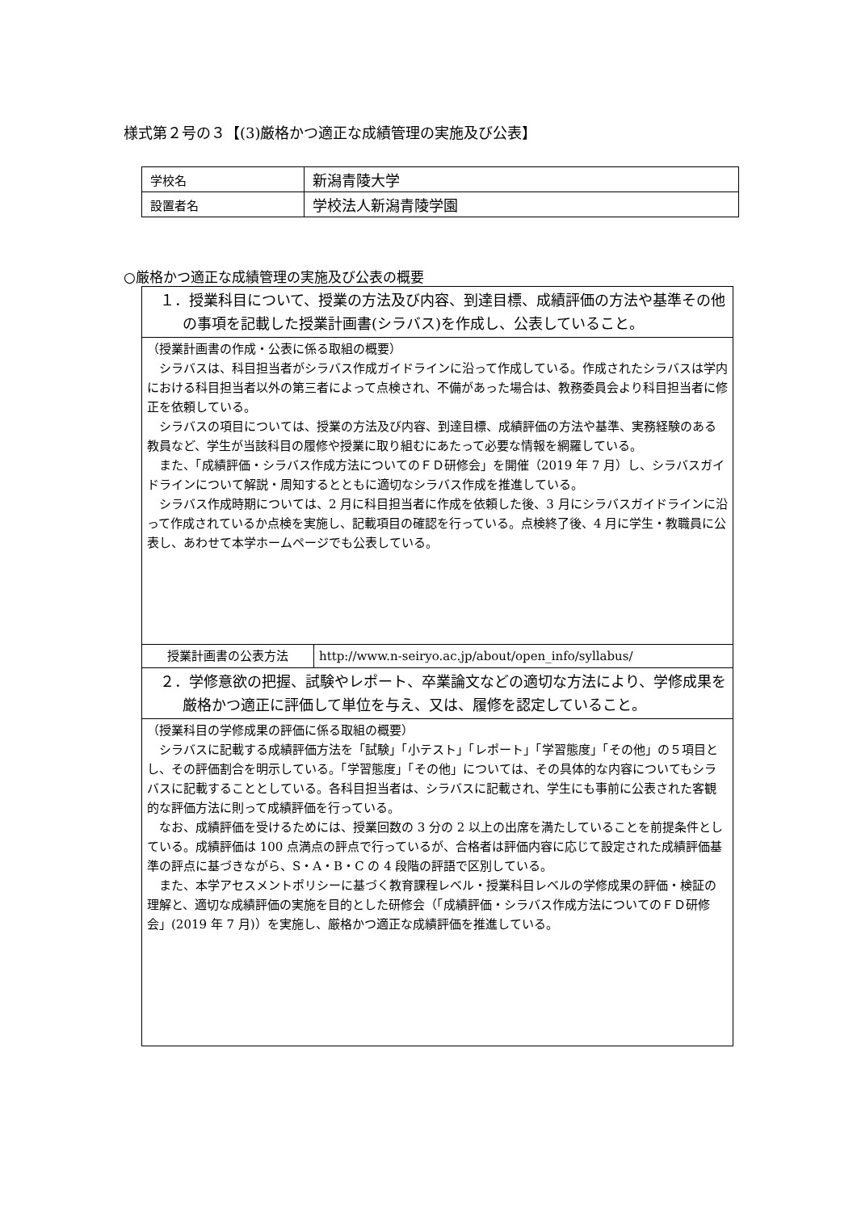様式第２号の３【(3)厳格かつ適正な成績管理の実施及び公表】
| 学校名 | 新潟青陵大学 |
| 設置者名 | 学校法人新潟青陵学園 |
○厳格かつ適正な成績管理の実施及び公表の概要
| １．授業科目について、授業の方法及び内容、到達目標、成績評価の方法や基準その他の事項を記載した授業計画書(シラバス)を作成し、公表していること。 | |
| （授業計画書の作成・公表に係る取組の概要） シラバスは、科目担当者がシラバス作成ガイドラインに沿って作成している。作成されたシラバスは学内における科目担当者以外の第三者によって点検され、不備があった場合は、教務委員会より科目担当者に修正を依頼している。 シラバスの項目については、授業の方法及び内容、到達目標、成績評価の方法や基準、実務経験のある教員など、学生が当該科目の履修や授業に取り組むにあたって必要な情報を網羅している。 また、「成績評価・シラバス作成方法についてのＦＤ研修会」を開催（2019 年 7 月）し、シラバスガイドラインについて解説・周知するとともに適切なシラバス作成を推進している。 シラバス作成時期については、2 月に科目担当者に作成を依頼した後、3 月にシラバスガイドラインに沿って作成されているか点検を実施し、記載項目の確認を行っている。点検終了後、4 月に学生・教職員に公表し、あわせて本学ホームページでも公表している。 | |
| 授業計画書の公表方法 | http://www.n-seiryo.ac.jp/about/open_info/syllabus/ |
| ２．学修意欲の把握、試験やレポート、卒業論文などの適切な方法により、学修成果を厳格かつ適正に評価して単位を与え、又は、履修を認定していること。 | |
| （授業科目の学修成果の評価に係る取組の概要） シラバスに記載する成績評価方法を「試験」「小テスト」「レポート」「学習態度」「その他」の５項目とし、その評価割合を明示している。「学習態度」「その他」については、その具体的な内容についてもシラバスに記載することとしている。各科目担当者は、シラバスに記載され、学生にも事前に公表された客観的な評価方法に則って成績評価を行っている。 なお、成績評価を受けるためには、授業回数の 3 分の 2 以上の出席を満たしていることを前提条件としている。成績評価は 100 点満点の評点で行っているが、合格者は評価内容に応じて設定された成績評価基準の評点に基づきながら、S・A・B・C の 4 段階の評語で区別している。 また、本学アセスメントポリシーに基づく教育課程レベル・授業科目レベルの学修成果の評価・検証の理解と、適切な成績評価の実施を目的とした研修会（「成績評価・シラバス作成方法についてのＦＤ研修会」(2019 年 7 月)）を実施し、厳格かつ適正な成績評価を推進している。 | |